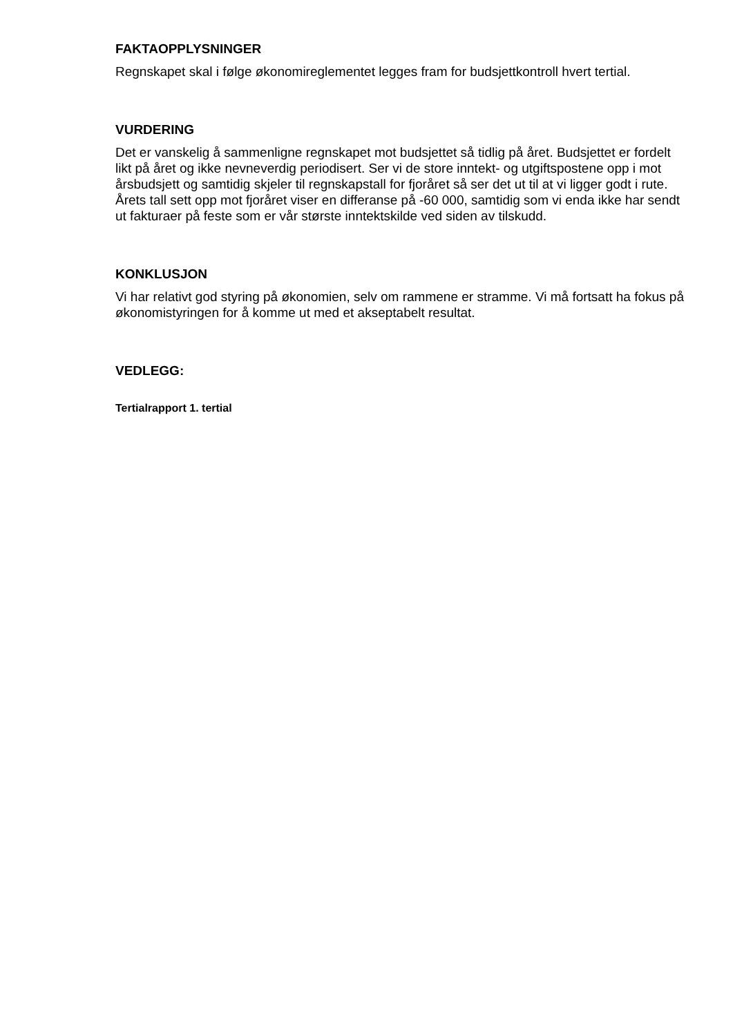FAKTAOPPLYSNINGER
Regnskapet skal i følge økonomireglementet legges fram for budsjettkontroll hvert tertial.
VURDERING
Det er vanskelig å sammenligne regnskapet mot budsjettet så tidlig på året. Budsjettet er fordelt likt på året og ikke nevneverdig periodisert. Ser vi de store inntekt- og utgiftspostene opp i mot årsbudsjett og samtidig skjeler til regnskapstall for fjoråret så ser det ut til at vi ligger godt i rute. Årets tall sett opp mot fjoråret viser en differanse på -60 000, samtidig som vi enda ikke har sendt ut fakturaer på feste som er vår største inntektskilde ved siden av tilskudd.
KONKLUSJON
Vi har relativt god styring på økonomien, selv om rammene er stramme. Vi må fortsatt ha fokus på økonomistyringen for å komme ut med et akseptabelt resultat.
VEDLEGG:
Tertialrapport 1. tertial